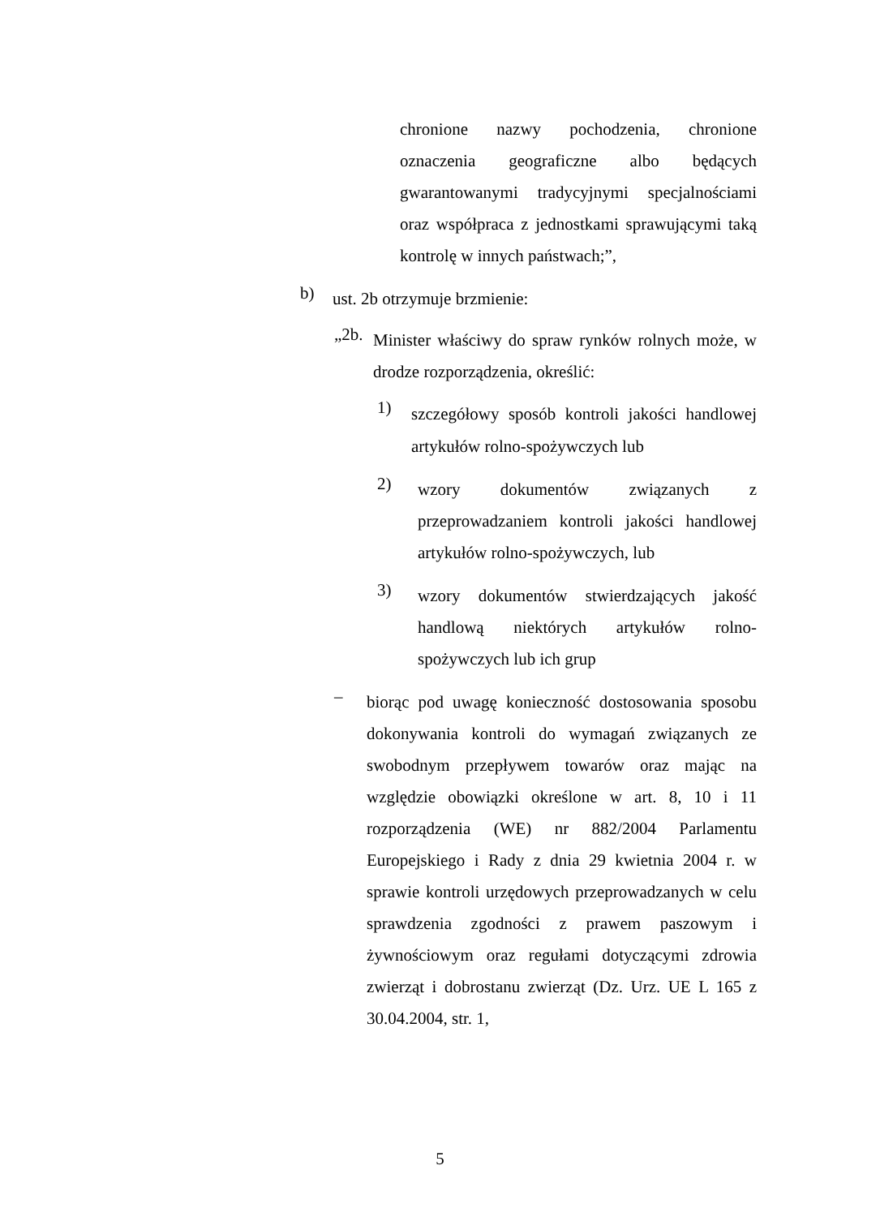chronione nazwy pochodzenia, chronione oznaczenia geograficzne albo będących gwarantowanymi tradycyjnymi specjalnościami oraz współpraca z jednostkami sprawującymi taką kontrolę w innych państwach;”,
b)
ust. 2b otrzymuje brzmienie:
„2b.
Minister właściwy do spraw rynków rolnych może, w drodze rozporządzenia, określić:
1)
szczegółowy sposób kontroli jakości handlowej artykułów rolno-spożywczych lub
2)
wzory dokumentów związanych z przeprowadzaniem kontroli jakości handlowej artykułów rolno-spożywczych, lub
3)
wzory dokumentów stwierdzających jakość handlową niektórych artykułów rolno-spożywczych lub ich grup
–
biorąc pod uwagę konieczność dostosowania sposobu dokonywania kontroli do wymagań związanych ze swobodnym przepływem towarów oraz mając na względzie obowiązki określone w art. 8, 10 i 11 rozporządzenia (WE) nr 882/2004 Parlamentu Europejskiego i Rady z dnia 29 kwietnia 2004 r. w sprawie kontroli urzędowych przeprowadzanych w celu sprawdzenia zgodności z prawem paszowym i żywnościowym oraz regułami dotyczącymi zdrowia zwierząt i dobrostanu zwierząt (Dz. Urz. UE L 165 z 30.04.2004, str. 1,
5